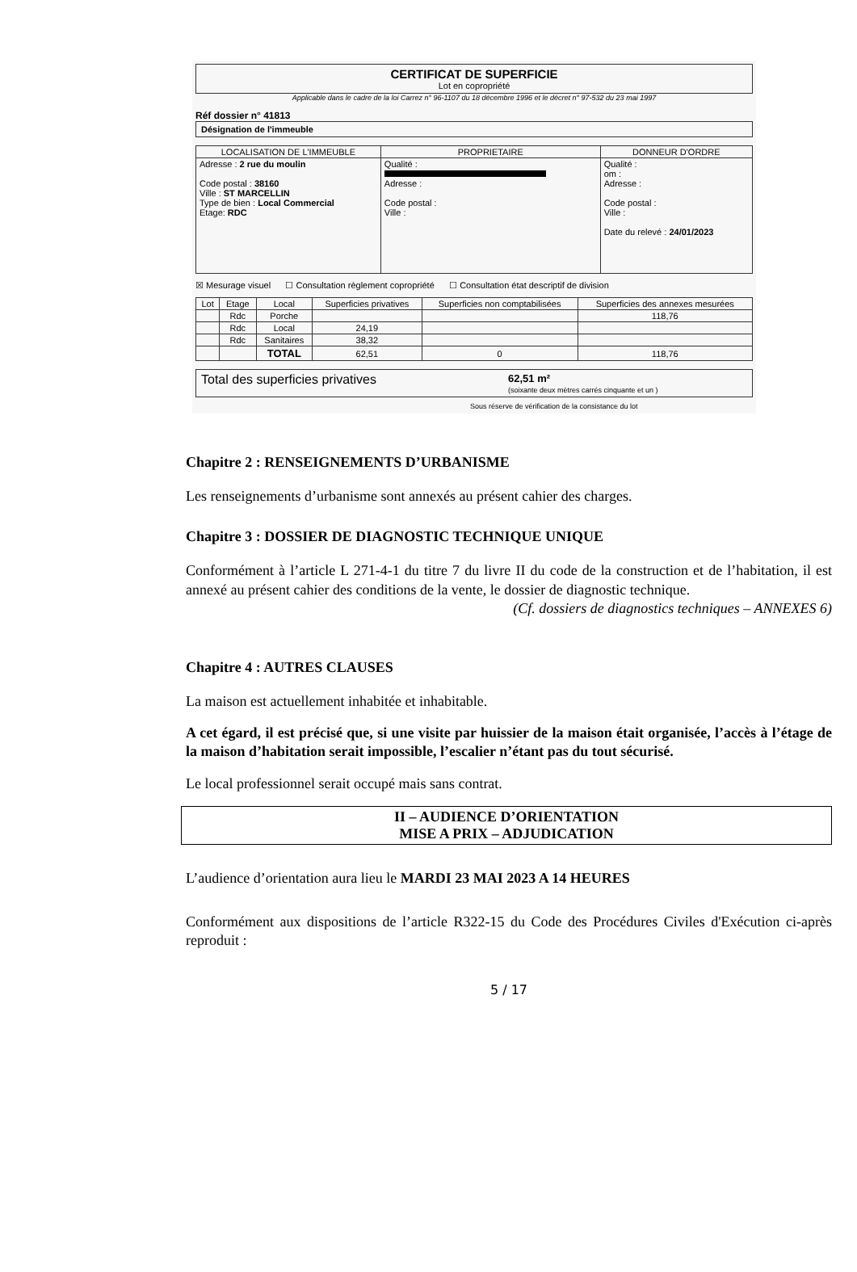CERTIFICAT DE SUPERFICIE
Lot en copropriété
Applicable dans le cadre de la loi Carrez n° 96-1107 du 18 décembre 1996 et le décret n° 97-532 du 23 mai 1997
Réf dossier n° 41813
Désignation de l'immeuble
| LOCALISATION DE L'IMMEUBLE | PROPRIETAIRE | DONNEUR D'ORDRE |
| --- | --- | --- |
| Adresse : 2 rue du moulin Code postal : 38160 Ville : ST MARCELLIN Type de bien : Local Commercial Etage: RDC | Qualité : Adresse : Code postal : Ville : | Qualité : om : Adresse : Code postal : Ville : Date du relevé : 24/01/2023 |
☒ Mesurage visuel ☐ Consultation règlement copropriété ☐ Consultation état descriptif de division
| Lot | Etage | Local | Superficies privatives | Superficies non comptabilisées | Superficies des annexes mesurées |
| --- | --- | --- | --- | --- | --- |
| | Rdc | Porche | | | 118,76 |
| | Rdc | Local | 24,19 | | |
| | Rdc | Sanitaires | 38,32 | | |
| | | TOTAL | 62,51 | 0 | 118,76 |
Total des superficies privatives 62,51 m²
(soixante deux mètres carrés cinquante et un )
Sous réserve de vérification de la consistance du lot
Chapitre 2 : RENSEIGNEMENTS D’URBANISME
Les renseignements d’urbanisme sont annexés au présent cahier des charges.
Chapitre 3 : DOSSIER DE DIAGNOSTIC TECHNIQUE UNIQUE
Conformément à l’article L 271-4-1 du titre 7 du livre II du code de la construction et de l’habitation, il est annexé au présent cahier des conditions de la vente, le dossier de diagnostic technique.
(Cf. dossiers de diagnostics techniques – ANNEXES 6)
Chapitre 4 : AUTRES CLAUSES
La maison est actuellement inhabitée et inhabitable.
A cet égard, il est précisé que, si une visite par huissier de la maison était organisée, l’accès à l’étage de la maison d’habitation serait impossible, l’escalier n’étant pas du tout sécurisé.
Le local professionnel serait occupé mais sans contrat.
II – AUDIENCE D’ORIENTATION
MISE A PRIX – ADJUDICATION
L’audience d’orientation aura lieu le MARDI 23 MAI 2023 A 14 HEURES
Conformément aux dispositions de l’article R322-15 du Code des Procédures Civiles d'Exécution ci-après reproduit :
5 / 17